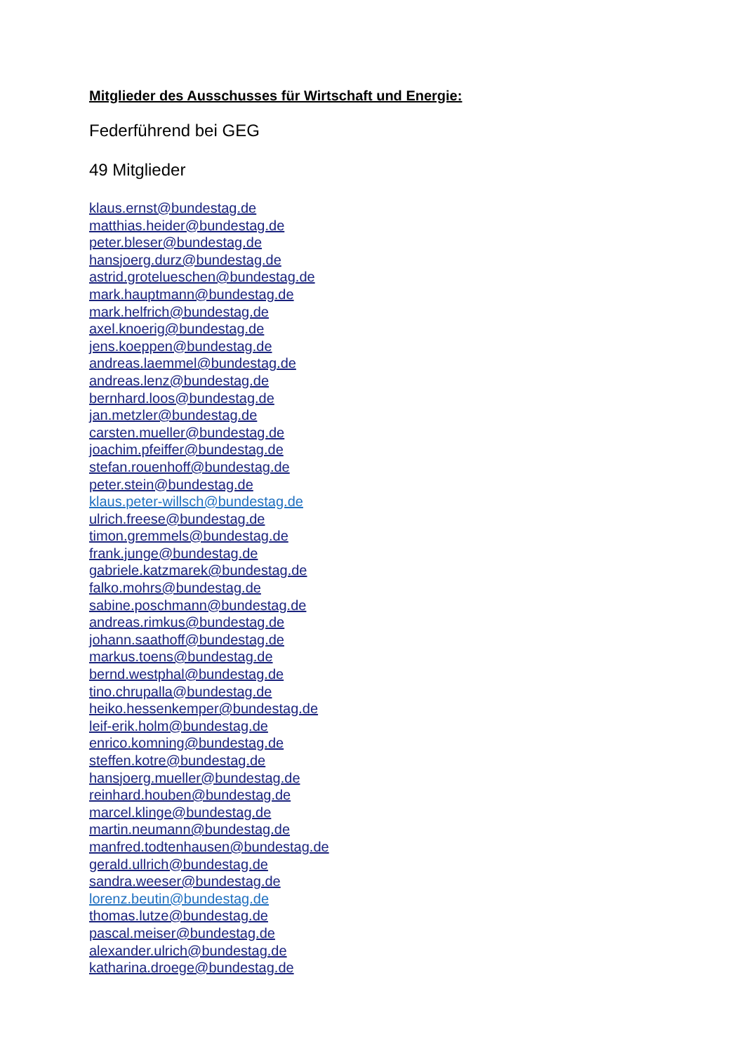Mitglieder des Ausschusses für Wirtschaft und Energie:
Federführend bei GEG
49 Mitglieder
klaus.ernst@bundestag.de
matthias.heider@bundestag.de
peter.bleser@bundestag.de
hansjoerg.durz@bundestag.de
astrid.grotelueschen@bundestag.de
mark.hauptmann@bundestag.de
mark.helfrich@bundestag.de
axel.knoerig@bundestag.de
jens.koeppen@bundestag.de
andreas.laemmel@bundestag.de
andreas.lenz@bundestag.de
bernhard.loos@bundestag.de
jan.metzler@bundestag.de
carsten.mueller@bundestag.de
joachim.pfeiffer@bundestag.de
stefan.rouenhoff@bundestag.de
peter.stein@bundestag.de
klaus.peter-willsch@bundestag.de
ulrich.freese@bundestag.de
timon.gremmels@bundestag.de
frank.junge@bundestag.de
gabriele.katzmarek@bundestag.de
falko.mohrs@bundestag.de
sabine.poschmann@bundestag.de
andreas.rimkus@bundestag.de
johann.saathoff@bundestag.de
markus.toens@bundestag.de
bernd.westphal@bundestag.de
tino.chrupalla@bundestag.de
heiko.hessenkemper@bundestag.de
leif-erik.holm@bundestag.de
enrico.komning@bundestag.de
steffen.kotre@bundestag.de
hansjoerg.mueller@bundestag.de
reinhard.houben@bundestag.de
marcel.klinge@bundestag.de
martin.neumann@bundestag.de
manfred.todtenhausen@bundestag.de
gerald.ullrich@bundestag.de
sandra.weeser@bundestag.de
lorenz.beutin@bundestag.de
thomas.lutze@bundestag.de
pascal.meiser@bundestag.de
alexander.ulrich@bundestag.de
katharina.droege@bundestag.de